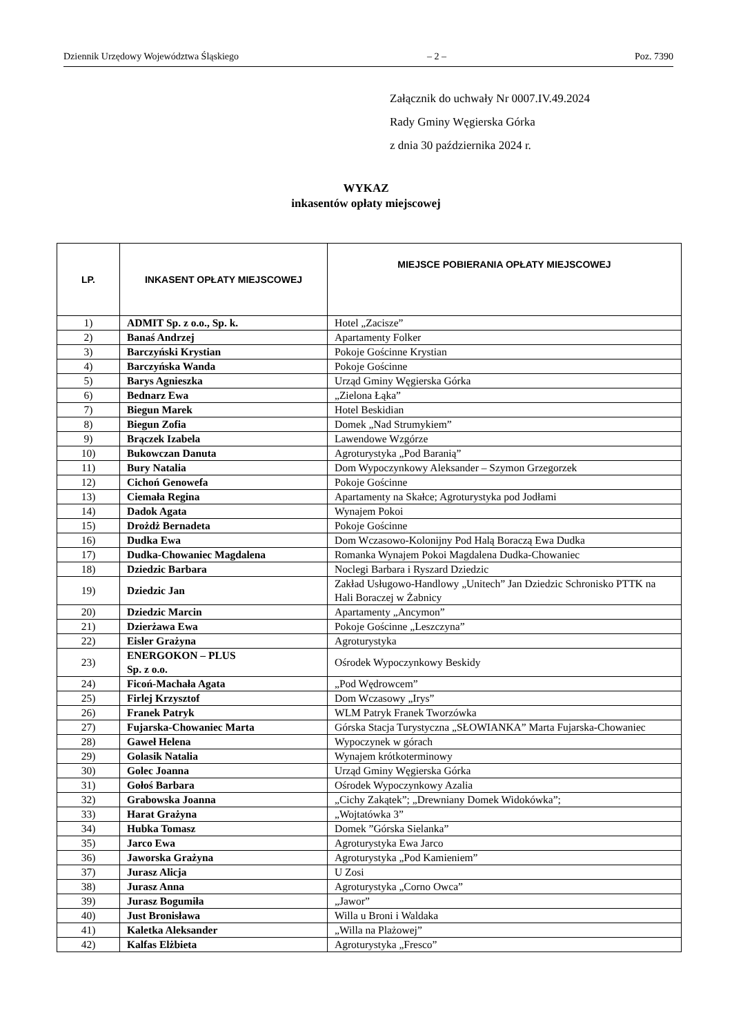Dziennik Urzędowy Województwa Śląskiego – 2 – Poz. 7390
Załącznik do uchwały Nr 0007.IV.49.2024
Rady Gminy Węgierska Górka
z dnia 30 października 2024 r.
WYKAZ
inkasentów opłaty miejscowej
| LP. | INKASENT OPŁATY MIEJSCOWEJ | MIEJSCE POBIERANIA OPŁATY MIEJSCOWEJ |
| --- | --- | --- |
| 1) | ADMIT Sp. z o.o., Sp. k. | Hotel „Zacisze” |
| 2) | Banaś Andrzej | Apartamenty Folker |
| 3) | Barczyński Krystian | Pokoje Gościnne Krystian |
| 4) | Barczyńska Wanda | Pokoje Gościnne |
| 5) | Barys Agnieszka | Urząd Gminy Węgierska Górka |
| 6) | Bednarz Ewa | „Zielona Łąka” |
| 7) | Biegun Marek | Hotel Beskidian |
| 8) | Biegun Zofia | Domek „Nad Strumykiem” |
| 9) | Brączek Izabela | Lawendowe Wzgórze |
| 10) | Bukowczan Danuta | Agroturystyka „Pod Baranią” |
| 11) | Bury Natalia | Dom Wypoczynkowy Aleksander – Szymon Grzegorzek |
| 12) | Cichoń Genowefa | Pokoje Gościnne |
| 13) | Ciemała Regina | Apartamenty na Skałce; Agroturystyka pod Jodłami |
| 14) | Dadok Agata | Wynajem Pokoi |
| 15) | Drożdż Bernadeta | Pokoje Gościnne |
| 16) | Dudka Ewa | Dom Wczasowo-Kolonijny Pod Halą Boraczą Ewa Dudka |
| 17) | Dudka-Chowaniec Magdalena | Romanka Wynajem Pokoi Magdalena Dudka-Chowaniec |
| 18) | Dziedzic Barbara | Noclegi Barbara i Ryszard Dziedzic |
| 19) | Dziedzic Jan | Zakład Usługowo-Handlowy „Unitech” Jan Dziedzic Schronisko PTTK na Hali Boraczej w Żabnicy |
| 20) | Dziedzic Marcin | Apartamenty „Ancymon” |
| 21) | Dzierżawa Ewa | Pokoje Gościnne „Leszczyna” |
| 22) | Eisler Grażyna | Agroturystyka |
| 23) | ENERGOKON – PLUS Sp. z o.o. | Ośrodek Wypoczynkowy Beskidy |
| 24) | Ficoń-Machała Agata | „Pod Wędrowcem” |
| 25) | Firlej Krzysztof | Dom Wczasowy „Irys” |
| 26) | Franek Patryk | WLM Patryk Franek Tworzówka |
| 27) | Fujarska-Chowaniec Marta | Górska Stacja Turystyczna „SŁOWIANKA” Marta Fujarska-Chowaniec |
| 28) | Gaweł Helena | Wypoczynek w górach |
| 29) | Golasik Natalia | Wynajem krótkoterminowy |
| 30) | Golec Joanna | Urząd Gminy Węgierska Górka |
| 31) | Gołoś Barbara | Ośrodek Wypoczynkowy Azalia |
| 32) | Grabowska Joanna | „Cichy Zakątek”; „Drewniany Domek Widokówka”; |
| 33) | Harat Grażyna | „Wojtatówka 3” |
| 34) | Hubka Tomasz | Domek ”Górska Sielanka” |
| 35) | Jarco Ewa | Agroturystyka Ewa Jarco |
| 36) | Jaworska Grażyna | Agroturystyka „Pod Kamieniem” |
| 37) | Jurasz Alicja | U Zosi |
| 38) | Jurasz Anna | Agroturystyka „Corno Owca” |
| 39) | Jurasz Bogumiła | „Jawor” |
| 40) | Just Bronisława | Willa u Broni i Waldaka |
| 41) | Kaletka Aleksander | „Willa na Plażowej” |
| 42) | Kalfas Elżbieta | Agroturystyka „Fresco” |